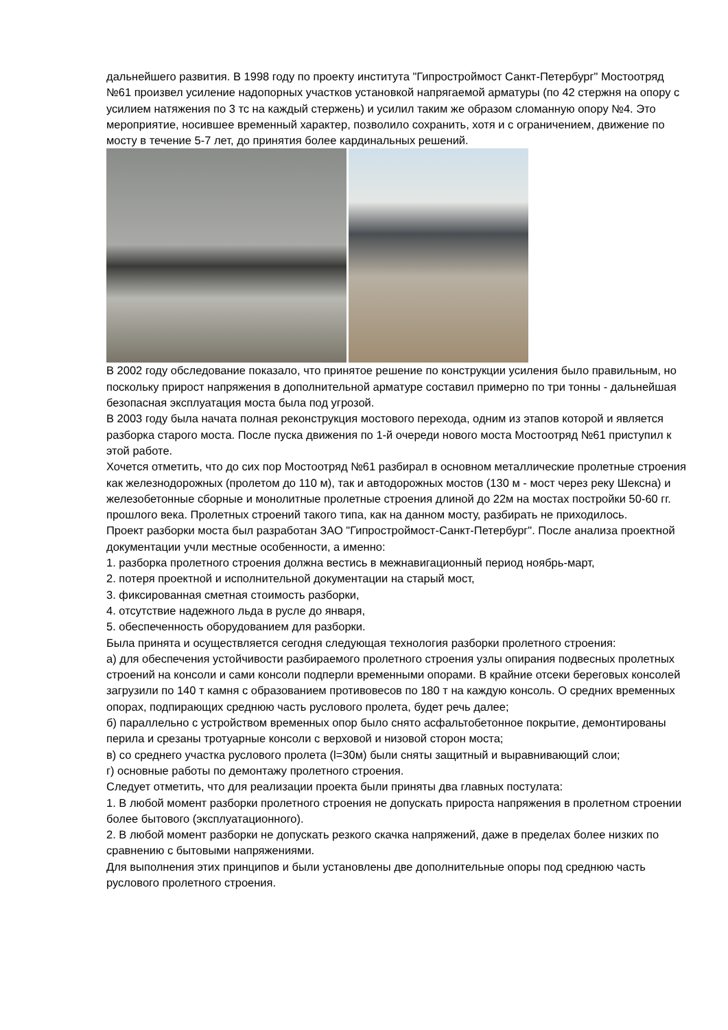дальнейшего развития. В 1998 году по проекту института "Гипростроймост Санкт-Петербург" Мостоотряд №61 произвел усиление надопорных участков установкой напрягаемой арматуры (по 42 стержня на опору с усилием натяжения по 3 тс на каждый стержень) и усилил таким же образом сломанную опору №4. Это мероприятие, носившее временный характер, позволило сохранить, хотя и с ограничением, движение по мосту в течение 5-7 лет, до принятия более кардинальных решений.
В 2002 году обследование показало, что принятое решение по конструкции усиления было правильным, но поскольку прирост напряжения в дополнительной арматуре составил примерно по три тонны - дальнейшая безопасная эксплуатация моста была под угрозой.
В 2003 году была начата полная реконструкция мостового перехода, одним из этапов которой и является разборка старого моста. После пуска движения по 1-й очереди нового моста Мостоотряд №61 приступил к этой работе.
Хочется отметить, что до сих пор Мостоотряд №61 разбирал в основном металлические пролетные строения как железнодорожных (пролетом до 110 м), так и автодорожных мостов (130 м - мост через реку Шексна) и железобетонные сборные и монолитные пролетные строения длиной до 22м на мостах постройки 50-60 гг. прошлого века. Пролетных строений такого типа, как на данном мосту, разбирать не приходилось.
Проект разборки моста был разработан ЗАО "Гипростроймост-Санкт-Петербург". После анализа проектной документации учли местные особенности, а именно:
1. разборка пролетного строения должна вестись в межнавигационный период ноябрь-март,
2. потеря проектной и исполнительной документации на старый мост,
3. фиксированная сметная стоимость разборки,
4. отсутствие надежного льда в русле до января,
5. обеспеченность оборудованием для разборки.
Была принята и осуществляется сегодня следующая технология разборки пролетного строения:
а) для обеспечения устойчивости разбираемого пролетного строения узлы опирания подвесных пролетных строений на консоли и сами консоли подперли временными опорами. В крайние отсеки береговых консолей загрузили по 140 т камня с образованием противовесов по 180 т на каждую консоль. О средних временных опорах, подпирающих среднюю часть руслового пролета, будет речь далее;
б) параллельно с устройством временных опор было снято асфальтобетонное покрытие, демонтированы перила и срезаны тротуарные консоли с верховой и низовой сторон моста;
в) со среднего участка руслового пролета (l=30м) были сняты защитный и выравнивающий слои;
г) основные работы по демонтажу пролетного строения.
Следует отметить, что для реализации проекта были приняты два главных постулата:
1. В любой момент разборки пролетного строения не допускать прироста напряжения в пролетном строении более бытового (эксплуатационного).
2. В любой момент разборки не допускать резкого скачка напряжений, даже в пределах более низких по сравнению с бытовыми напряжениями.
Для выполнения этих принципов и были установлены две дополнительные опоры под среднюю часть руслового пролетного строения.